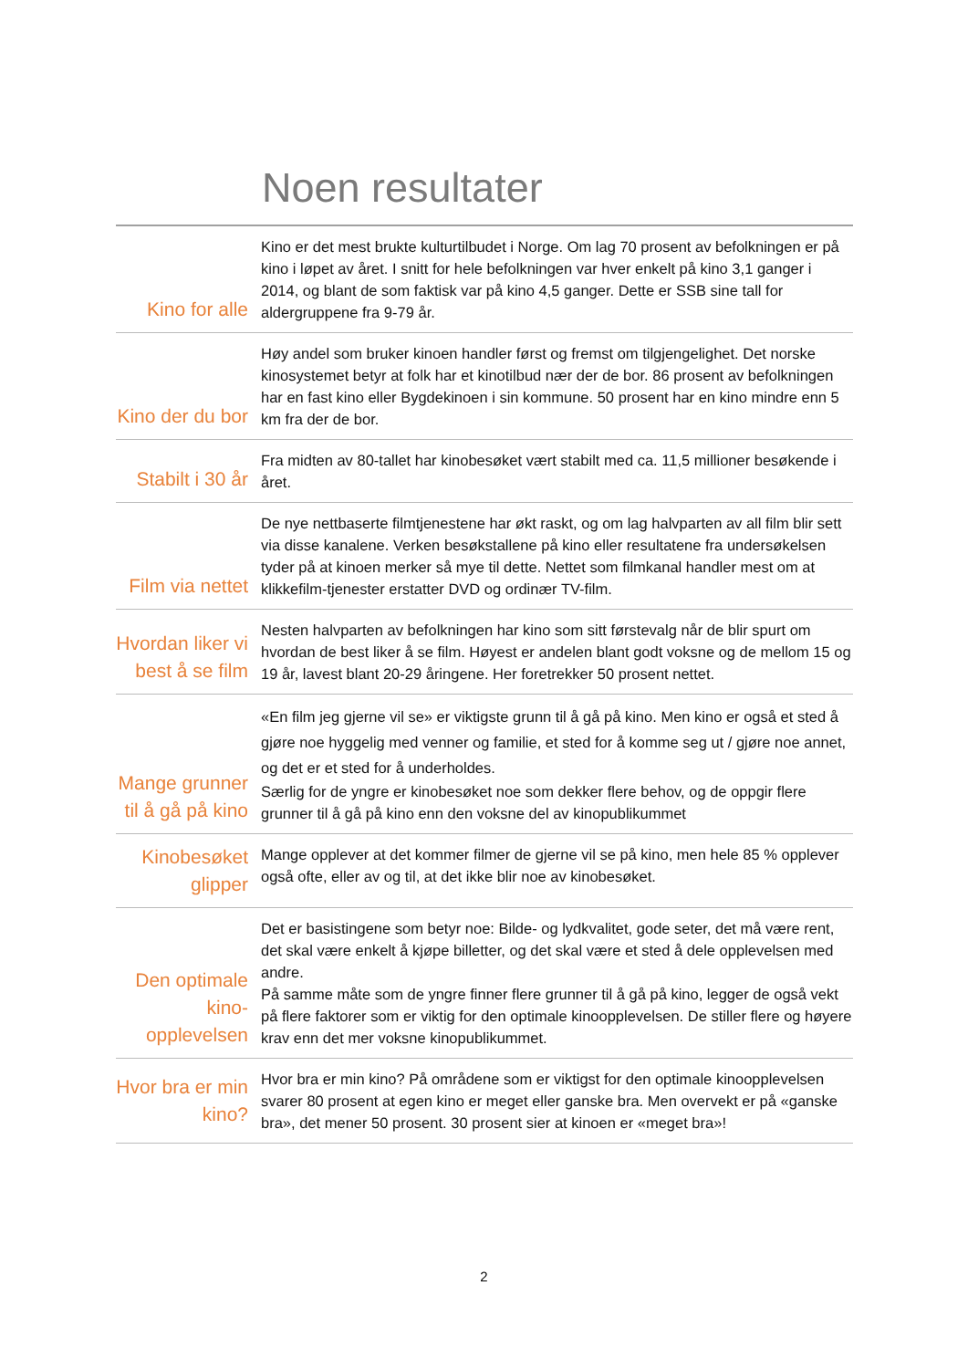Noen resultater
Kino for alle
Kino er det mest brukte kulturtilbudet i Norge. Om lag 70 prosent av befolkningen er på kino i løpet av året. I snitt for hele befolkningen var hver enkelt på kino 3,1 ganger i 2014, og blant de som faktisk var på kino 4,5 ganger. Dette er SSB sine tall for aldergruppene fra 9-79 år.
Kino der du bor
Høy andel som bruker kinoen handler først og fremst om tilgjengelighet. Det norske kinosystemet betyr at folk har et kinotilbud nær der de bor. 86 prosent av befolkningen har en fast kino eller Bygdekinoen i sin kommune. 50 prosent har en kino mindre enn 5 km fra der de bor.
Stabilt i 30 år
Fra midten av 80-tallet har kinobesøket vært stabilt med ca. 11,5 millioner besøkende i året.
Film via nettet
De nye nettbaserte filmtjenestene har økt raskt, og om lag halvparten av all film blir sett via disse kanalene. Verken besøkstallene på kino eller resultatene fra undersøkelsen tyder på at kinoen merker så mye til dette. Nettet som filmkanal handler mest om at klikkefilm-tjenester erstatter DVD og ordinær TV-film.
Hvordan liker vi best å se film
Nesten halvparten av befolkningen har kino som sitt førstevalg når de blir spurt om hvordan de best liker å se film. Høyest er andelen blant godt voksne og de mellom 15 og 19 år, lavest blant 20-29 åringene. Her foretrekker 50 prosent nettet.
Mange grunner til å gå på kino
«En film jeg gjerne vil se» er viktigste grunn til å gå på kino. Men kino er også et sted å gjøre noe hyggelig med venner og familie, et sted for å komme seg ut / gjøre noe annet, og det er et sted for å underholdes.
Særlig for de yngre er kinobesøket noe som dekker flere behov, og de oppgir flere grunner til å gå på kino enn den voksne del av kinopublikummet
Kinobesøket glipper
Mange opplever at det kommer filmer de gjerne vil se på kino, men hele 85 % opplever også ofte, eller av og til, at det ikke blir noe av kinobesøket.
Den optimale kino-opplevelsen
Det er basistingene som betyr noe: Bilde- og lydkvalitet, gode seter, det må være rent, det skal være enkelt å kjøpe billetter, og det skal være et sted å dele opplevelsen med andre.
På samme måte som de yngre finner flere grunner til å gå på kino, legger de også vekt på flere faktorer som er viktig for den optimale kinoopplevelsen. De stiller flere og høyere krav enn det mer voksne kinopublikummet.
Hvor bra er min kino?
Hvor bra er min kino? På områdene som er viktigst for den optimale kinoopplevelsen svarer 80 prosent at egen kino er meget eller ganske bra. Men overvekt er på «ganske bra», det mener 50 prosent. 30 prosent sier at kinoen er «meget bra»!
2